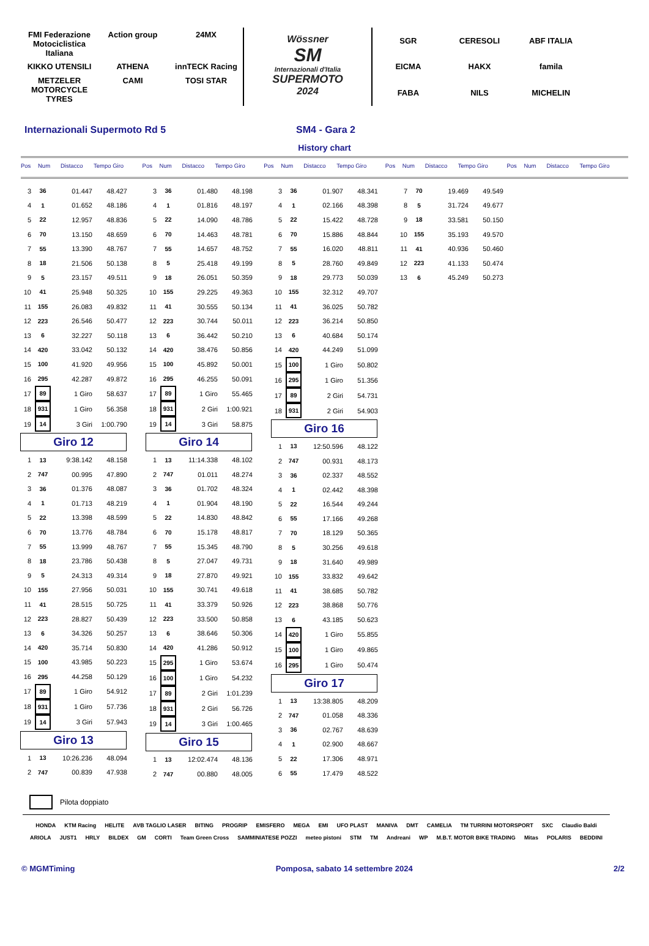FMI Federazione Motociclistica Italiana Action group 24MX KIKKO UTENSILI ATHENA innTECK Racing METZELER MOTORCYCLE TYRES CAMI TOSI STAR
Wössner
SM
Internazionali d'Italia
SUPERMOTO
2024
SGR CERESOLI ABF ITALIA EICMA HAKX famila FABA NILS MICHELIN
Internazionali Supermoto Rd 5 SM4 - Gara 2
History chart
Pos Num Distacco Tempo Giro Pos Num Distacco Tempo Giro Pos Num Distacco Tempo Giro Pos Num Distacco Tempo Giro Pos Num Distacco Tempo Giro
| 3 | 36 | 01.447 | 48.427 |
| 4 | 1 | 01.652 | 48.186 |
| 5 | 22 | 12.957 | 48.836 |
| 6 | 70 | 13.150 | 48.659 |
| 7 | 55 | 13.390 | 48.767 |
| 8 | 18 | 21.506 | 50.138 |
| 9 | 5 | 23.157 | 49.511 |
| 10 | 41 | 25.948 | 50.325 |
| 11 | 155 | 26.083 | 49.832 |
| 12 | 223 | 26.546 | 50.477 |
| 13 | 6 | 32.227 | 50.118 |
| 14 | 420 | 33.042 | 50.132 |
| 15 | 100 | 41.920 | 49.956 |
| 16 | 295 | 42.287 | 49.872 |
| 17 | 89 | 1 Giro | 58.637 |
| 18 | 931 | 1 Giro | 56.358 |
| 19 | 14 | 3 Giri | 1:00.790 |
Giro 12
| 1 | 13 | 9:38.142 | 48.158 |
| 2 | 747 | 00.995 | 47.890 |
| 3 | 36 | 01.376 | 48.087 |
| 4 | 1 | 01.713 | 48.219 |
| 5 | 22 | 13.398 | 48.599 |
| 6 | 70 | 13.776 | 48.784 |
| 7 | 55 | 13.999 | 48.767 |
| 8 | 18 | 23.786 | 50.438 |
| 9 | 5 | 24.313 | 49.314 |
| 10 | 155 | 27.956 | 50.031 |
| 11 | 41 | 28.515 | 50.725 |
| 12 | 223 | 28.827 | 50.439 |
| 13 | 6 | 34.326 | 50.257 |
| 14 | 420 | 35.714 | 50.830 |
| 15 | 100 | 43.985 | 50.223 |
| 16 | 295 | 44.258 | 50.129 |
| 17 | 89 | 1 Giro | 54.912 |
| 18 | 931 | 1 Giro | 57.736 |
| 19 | 14 | 3 Giri | 57.943 |
Giro 13
| 1 | 13 | 10:26.236 | 48.094 |
| 2 | 747 | 00.839 | 47.938 |
| 3 | 36 | 01.480 | 48.198 |
| 4 | 1 | 01.816 | 48.197 |
| 5 | 22 | 14.090 | 48.786 |
| 6 | 70 | 14.463 | 48.781 |
| 7 | 55 | 14.657 | 48.752 |
| 8 | 5 | 25.418 | 49.199 |
| 9 | 18 | 26.051 | 50.359 |
| 10 | 155 | 29.225 | 49.363 |
| 11 | 41 | 30.555 | 50.134 |
| 12 | 223 | 30.744 | 50.011 |
| 13 | 6 | 36.442 | 50.210 |
| 14 | 420 | 38.476 | 50.856 |
| 15 | 100 | 45.892 | 50.001 |
| 16 | 295 | 46.255 | 50.091 |
| 17 | 89 | 1 Giro | 55.465 |
| 18 | 931 | 2 Giri | 1:00.921 |
| 19 | 14 | 3 Giri | 58.875 |
Giro 14
| 1 | 13 | 11:14.338 | 48.102 |
| 2 | 747 | 01.011 | 48.274 |
| 3 | 36 | 01.702 | 48.324 |
| 4 | 1 | 01.904 | 48.190 |
| 5 | 22 | 14.830 | 48.842 |
| 6 | 70 | 15.178 | 48.817 |
| 7 | 55 | 15.345 | 48.790 |
| 8 | 5 | 27.047 | 49.731 |
| 9 | 18 | 27.870 | 49.921 |
| 10 | 155 | 30.741 | 49.618 |
| 11 | 41 | 33.379 | 50.926 |
| 12 | 223 | 33.500 | 50.858 |
| 13 | 6 | 38.646 | 50.306 |
| 14 | 420 | 41.286 | 50.912 |
| 15 | 295 | 1 Giro | 53.674 |
| 16 | 100 | 1 Giro | 54.232 |
| 17 | 89 | 2 Giri | 1:01.239 |
| 18 | 931 | 2 Giri | 56.726 |
| 19 | 14 | 3 Giri | 1:00.465 |
Giro 15
| 1 | 13 | 12:02.474 | 48.136 |
| 2 | 747 | 00.880 | 48.005 |
| 3 | 36 | 01.907 | 48.341 |
| 4 | 1 | 02.166 | 48.398 |
| 5 | 22 | 15.422 | 48.728 |
| 6 | 70 | 15.886 | 48.844 |
| 7 | 55 | 16.020 | 48.811 |
| 8 | 5 | 28.760 | 49.849 |
| 9 | 18 | 29.773 | 50.039 |
| 10 | 155 | 32.312 | 49.707 |
| 11 | 41 | 36.025 | 50.782 |
| 12 | 223 | 36.214 | 50.850 |
| 13 | 6 | 40.684 | 50.174 |
| 14 | 420 | 44.249 | 51.099 |
| 15 | 100 | 1 Giro | 50.802 |
| 16 | 295 | 1 Giro | 51.356 |
| 17 | 89 | 2 Giri | 54.731 |
| 18 | 931 | 2 Giri | 54.903 |
Giro 16
| 1 | 13 | 12:50.596 | 48.122 |
| 2 | 747 | 00.931 | 48.173 |
| 3 | 36 | 02.337 | 48.552 |
| 4 | 1 | 02.442 | 48.398 |
| 5 | 22 | 16.544 | 49.244 |
| 6 | 55 | 17.166 | 49.268 |
| 7 | 70 | 18.129 | 50.365 |
| 8 | 5 | 30.256 | 49.618 |
| 9 | 18 | 31.640 | 49.989 |
| 10 | 155 | 33.832 | 49.642 |
| 11 | 41 | 38.685 | 50.782 |
| 12 | 223 | 38.868 | 50.776 |
| 13 | 6 | 43.185 | 50.623 |
| 14 | 420 | 1 Giro | 55.855 |
| 15 | 100 | 1 Giro | 49.865 |
| 16 | 295 | 1 Giro | 50.474 |
Giro 17
| 1 | 13 | 13:38.805 | 48.209 |
| 2 | 747 | 01.058 | 48.336 |
| 3 | 36 | 02.767 | 48.639 |
| 4 | 1 | 02.900 | 48.667 |
| 5 | 22 | 17.306 | 48.971 |
| 6 | 55 | 17.479 | 48.522 |
| 7 | 70 | 19.469 | 49.549 |
| 8 | 5 | 31.724 | 49.677 |
| 9 | 18 | 33.581 | 50.150 |
| 10 | 155 | 35.193 | 49.570 |
| 11 | 41 | 40.936 | 50.460 |
| 12 | 223 | 41.133 | 50.474 |
| 13 | 6 | 45.249 | 50.273 |
Pilota doppiato
HONDA KTM Racing HELITE AVB TAGLIO LASER BITING PROGRIP EMISFERO MEGA EMI UFO PLAST MANIVA DMT CAMELIA TM TURRINI MOTORSPORT SXC Claudio Baldi ARIOLA JUST1 HRLY BILDEX GM CORTI Team Green Cross SAMMINIATESE POZZI meteo pistoni STM TM Andreani WP M.B.T. MOTOR BIKE TRADING Mitas POLARIS BEDDINI
© MGMTiming Pomposa, sabato 14 settembre 2024
2/2